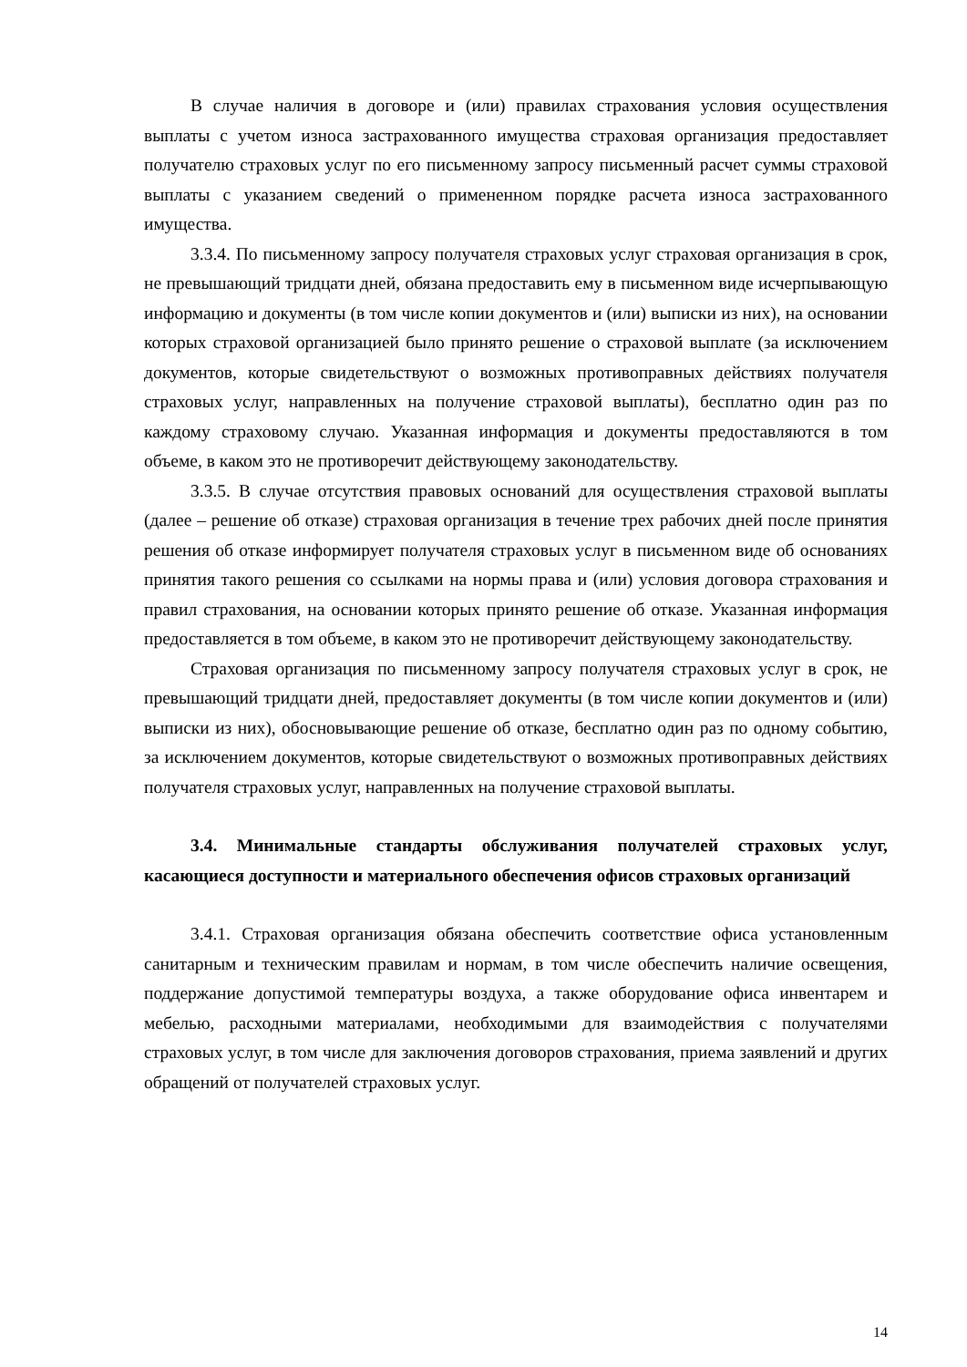В случае наличия в договоре и (или) правилах страхования условия осуществления выплаты с учетом износа застрахованного имущества страховая организация предоставляет получателю страховых услуг по его письменному запросу письменный расчет суммы страховой выплаты с указанием сведений о примененном порядке расчета износа застрахованного имущества.
3.3.4. По письменному запросу получателя страховых услуг страховая организация в срок, не превышающий тридцати дней, обязана предоставить ему в письменном виде исчерпывающую информацию и документы (в том числе копии документов и (или) выписки из них), на основании которых страховой организацией было принято решение о страховой выплате (за исключением документов, которые свидетельствуют о возможных противоправных действиях получателя страховых услуг, направленных на получение страховой выплаты), бесплатно один раз по каждому страховому случаю. Указанная информация и документы предоставляются в том объеме, в каком это не противоречит действующему законодательству.
3.3.5. В случае отсутствия правовых оснований для осуществления страховой выплаты (далее – решение об отказе) страховая организация в течение трех рабочих дней после принятия решения об отказе информирует получателя страховых услуг в письменном виде об основаниях принятия такого решения со ссылками на нормы права и (или) условия договора страхования и правил страхования, на основании которых принято решение об отказе. Указанная информация предоставляется в том объеме, в каком это не противоречит действующему законодательству.
Страховая организация по письменному запросу получателя страховых услуг в срок, не превышающий тридцати дней, предоставляет документы (в том числе копии документов и (или) выписки из них), обосновывающие решение об отказе, бесплатно один раз по одному событию, за исключением документов, которые свидетельствуют о возможных противоправных действиях получателя страховых услуг, направленных на получение страховой выплаты.
3.4. Минимальные стандарты обслуживания получателей страховых услуг, касающиеся доступности и материального обеспечения офисов страховых организаций
3.4.1. Страховая организация обязана обеспечить соответствие офиса установленным санитарным и техническим правилам и нормам, в том числе обеспечить наличие освещения, поддержание допустимой температуры воздуха, а также оборудование офиса инвентарем и мебелью, расходными материалами, необходимыми для взаимодействия с получателями страховых услуг, в том числе для заключения договоров страхования, приема заявлений и других обращений от получателей страховых услуг.
14